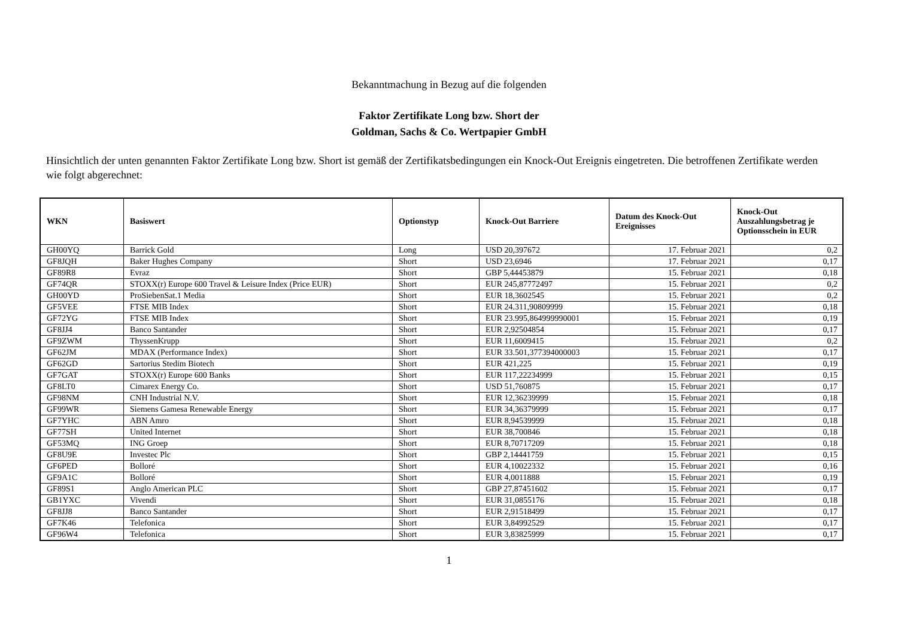Bekanntmachung in Bezug auf die folgenden
Faktor Zertifikate Long bzw. Short der
Goldman, Sachs & Co. Wertpapier GmbH
Hinsichtlich der unten genannten Faktor Zertifikate Long bzw. Short ist gemäß der Zertifikatsbedingungen ein Knock-Out Ereignis eingetreten. Die betroffenen Zertifikate werden wie folgt abgerechnet:
| WKN | Basiswert | Optionstyp | Knock-Out Barriere | Datum des Knock-Out Ereignisses | Knock-Out Auszahlungsbetrag je Optionsschein in EUR |
| --- | --- | --- | --- | --- | --- |
| GH00YQ | Barrick Gold | Long | USD 20,397672 | 17. Februar 2021 | 0,2 |
| GF8JQH | Baker Hughes Company | Short | USD 23,6946 | 17. Februar 2021 | 0,17 |
| GF89R8 | Evraz | Short | GBP 5,44453879 | 15. Februar 2021 | 0,18 |
| GF74QR | STOXX(r) Europe 600 Travel & Leisure Index (Price EUR) | Short | EUR 245,87772497 | 15. Februar 2021 | 0,2 |
| GH00YD | ProSiebenSat.1 Media | Short | EUR 18,3602545 | 15. Februar 2021 | 0,2 |
| GF5VEE | FTSE MIB Index | Short | EUR 24.311,90809999 | 15. Februar 2021 | 0,18 |
| GF72YG | FTSE MIB Index | Short | EUR 23.995,864999990001 | 15. Februar 2021 | 0,19 |
| GF8JJ4 | Banco Santander | Short | EUR 2,92504854 | 15. Februar 2021 | 0,17 |
| GF9ZWM | ThyssenKrupp | Short | EUR 11,6009415 | 15. Februar 2021 | 0,2 |
| GF62JM | MDAX (Performance Index) | Short | EUR 33.501,377394000003 | 15. Februar 2021 | 0,17 |
| GF62GD | Sartorius Stedim Biotech | Short | EUR 421,225 | 15. Februar 2021 | 0,19 |
| GF7GAT | STOXX(r) Europe 600 Banks | Short | EUR 117,22234999 | 15. Februar 2021 | 0,15 |
| GF8LT0 | Cimarex Energy Co. | Short | USD 51,760875 | 15. Februar 2021 | 0,17 |
| GF98NM | CNH Industrial N.V. | Short | EUR 12,36239999 | 15. Februar 2021 | 0,18 |
| GF99WR | Siemens Gamesa Renewable Energy | Short | EUR 34,36379999 | 15. Februar 2021 | 0,17 |
| GF7YHC | ABN Amro | Short | EUR 8,94539999 | 15. Februar 2021 | 0,18 |
| GF77SH | United Internet | Short | EUR 38,700846 | 15. Februar 2021 | 0,18 |
| GF53MQ | ING Groep | Short | EUR 8,70717209 | 15. Februar 2021 | 0,18 |
| GF8U9E | Investec Plc | Short | GBP 2,14441759 | 15. Februar 2021 | 0,15 |
| GF6PED | Bolloré | Short | EUR 4,10022332 | 15. Februar 2021 | 0,16 |
| GF9A1C | Bolloré | Short | EUR 4,0011888 | 15. Februar 2021 | 0,19 |
| GF89S1 | Anglo American PLC | Short | GBP 27,87451602 | 15. Februar 2021 | 0,17 |
| GB1YXC | Vivendi | Short | EUR 31,0855176 | 15. Februar 2021 | 0,18 |
| GF8JJ8 | Banco Santander | Short | EUR 2,91518499 | 15. Februar 2021 | 0,17 |
| GF7K46 | Telefonica | Short | EUR 3,84992529 | 15. Februar 2021 | 0,17 |
| GF96W4 | Telefonica | Short | EUR 3,83825999 | 15. Februar 2021 | 0,17 |
1